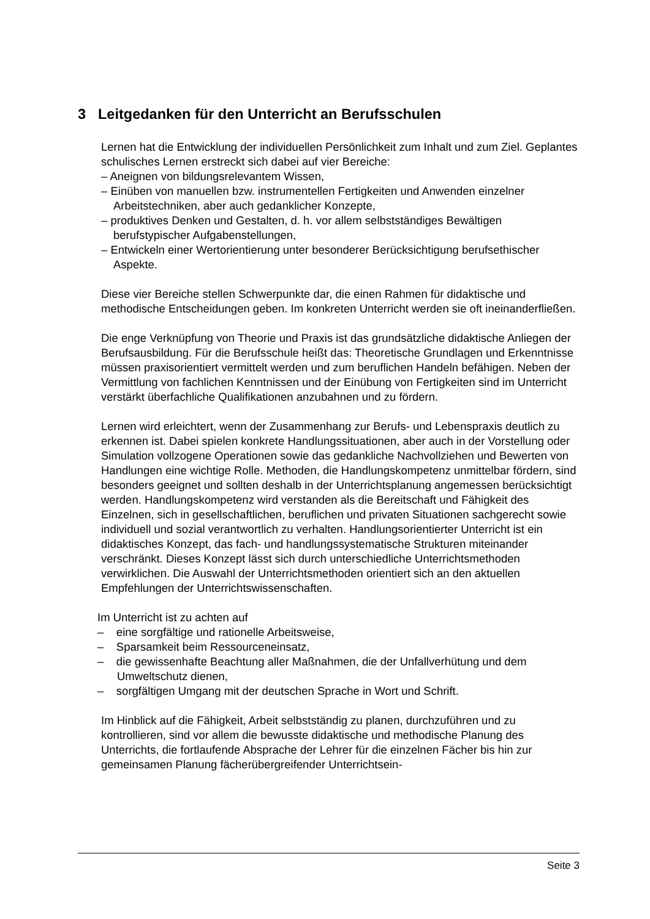3 Leitgedanken für den Unterricht an Berufsschulen
Lernen hat die Entwicklung der individuellen Persönlichkeit zum Inhalt und zum Ziel. Geplantes schulisches Lernen erstreckt sich dabei auf vier Bereiche:
– Aneignen von bildungsrelevantem Wissen,
– Einüben von manuellen bzw. instrumentellen Fertigkeiten und Anwenden einzelner Arbeitstechniken, aber auch gedanklicher Konzepte,
– produktives Denken und Gestalten, d. h. vor allem selbstständiges Bewältigen berufstypischer Aufgabenstellungen,
– Entwickeln einer Wertorientierung unter besonderer Berücksichtigung berufsethischer Aspekte.
Diese vier Bereiche stellen Schwerpunkte dar, die einen Rahmen für didaktische und methodische Entscheidungen geben. Im konkreten Unterricht werden sie oft ineinanderfließen.
Die enge Verknüpfung von Theorie und Praxis ist das grundsätzliche didaktische Anliegen der Berufsausbildung. Für die Berufsschule heißt das: Theoretische Grundlagen und Erkenntnisse müssen praxisorientiert vermittelt werden und zum beruflichen Handeln befähigen. Neben der Vermittlung von fachlichen Kenntnissen und der Einübung von Fertigkeiten sind im Unterricht verstärkt überfachliche Qualifikationen anzubahnen und zu fördern.
Lernen wird erleichtert, wenn der Zusammenhang zur Berufs- und Lebenspraxis deutlich zu erkennen ist. Dabei spielen konkrete Handlungssituationen, aber auch in der Vorstellung oder Simulation vollzogene Operationen sowie das gedankliche Nachvollziehen und Bewerten von Handlungen eine wichtige Rolle. Methoden, die Handlungskompetenz unmittelbar fördern, sind besonders geeignet und sollten deshalb in der Unterrichtsplanung angemessen berücksichtigt werden. Handlungskompetenz wird verstanden als die Bereitschaft und Fähigkeit des Einzelnen, sich in gesellschaftlichen, beruflichen und privaten Situationen sachgerecht sowie individuell und sozial verantwortlich zu verhalten. Handlungsorientierter Unterricht ist ein didaktisches Konzept, das fach- und handlungssystematische Strukturen miteinander verschränkt. Dieses Konzept lässt sich durch unterschiedliche Unterrichtsmethoden verwirklichen. Die Auswahl der Unterrichtsmethoden orientiert sich an den aktuellen Empfehlungen der Unterrichtswissenschaften.
Im Unterricht ist zu achten auf
– eine sorgfältige und rationelle Arbeitsweise,
– Sparsamkeit beim Ressourceneinsatz,
– die gewissenhafte Beachtung aller Maßnahmen, die der Unfallverhütung und dem Umweltschutz dienen,
– sorgfältigen Umgang mit der deutschen Sprache in Wort und Schrift.
Im Hinblick auf die Fähigkeit, Arbeit selbstständig zu planen, durchzuführen und zu kontrollieren, sind vor allem die bewusste didaktische und methodische Planung des Unterrichts, die fortlaufende Absprache der Lehrer für die einzelnen Fächer bis hin zur gemeinsamen Planung fächerübergreifender Unterrichtsein-
Seite 3